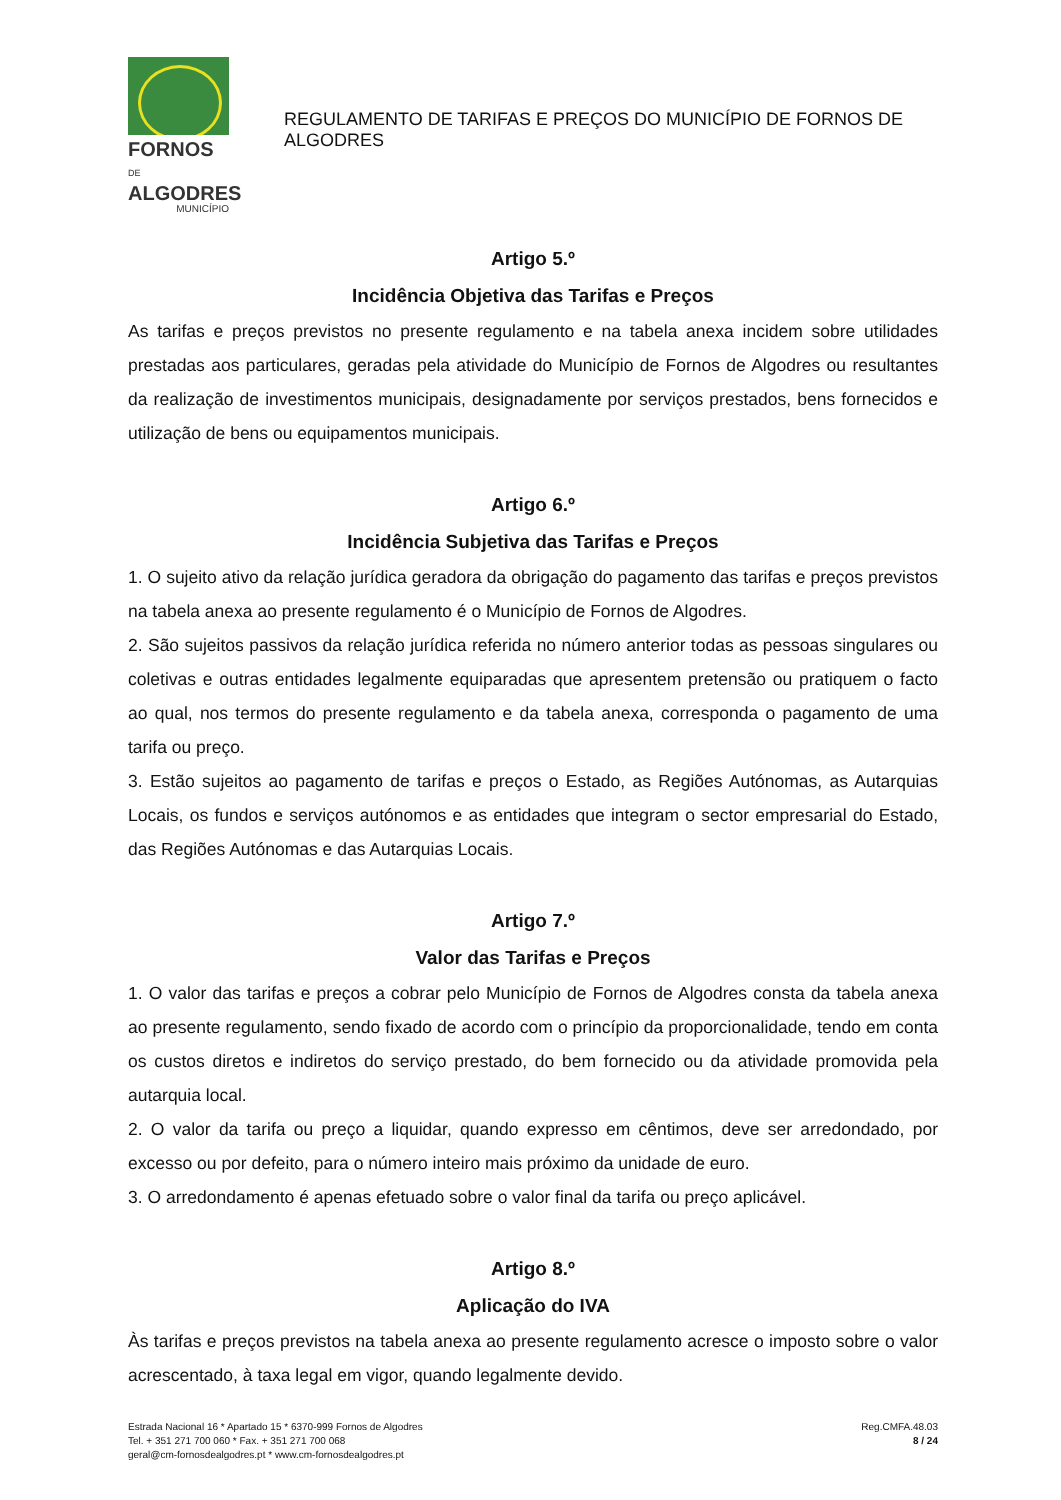FORNOS DE
ALGODRES
MUNICÍPIO
REGULAMENTO DE TARIFAS E PREÇOS DO MUNICÍPIO DE FORNOS DE ALGODRES
Artigo 5.º
Incidência Objetiva das Tarifas e Preços
As tarifas e preços previstos no presente regulamento e na tabela anexa incidem sobre utilidades prestadas aos particulares, geradas pela atividade do Município de Fornos de Algodres ou resultantes da realização de investimentos municipais, designadamente por serviços prestados, bens fornecidos e utilização de bens ou equipamentos municipais.
Artigo 6.º
Incidência Subjetiva das Tarifas e Preços
1. O sujeito ativo da relação jurídica geradora da obrigação do pagamento das tarifas e preços previstos na tabela anexa ao presente regulamento é o Município de Fornos de Algodres.
2. São sujeitos passivos da relação jurídica referida no número anterior todas as pessoas singulares ou coletivas e outras entidades legalmente equiparadas que apresentem pretensão ou pratiquem o facto ao qual, nos termos do presente regulamento e da tabela anexa, corresponda o pagamento de uma tarifa ou preço.
3. Estão sujeitos ao pagamento de tarifas e preços o Estado, as Regiões Autónomas, as Autarquias Locais, os fundos e serviços autónomos e as entidades que integram o sector empresarial do Estado, das Regiões Autónomas e das Autarquias Locais.
Artigo 7.º
Valor das Tarifas e Preços
1. O valor das tarifas e preços a cobrar pelo Município de Fornos de Algodres consta da tabela anexa ao presente regulamento, sendo fixado de acordo com o princípio da proporcionalidade, tendo em conta os custos diretos e indiretos do serviço prestado, do bem fornecido ou da atividade promovida pela autarquia local.
2. O valor da tarifa ou preço a liquidar, quando expresso em cêntimos, deve ser arredondado, por excesso ou por defeito, para o número inteiro mais próximo da unidade de euro.
3. O arredondamento é apenas efetuado sobre o valor final da tarifa ou preço aplicável.
Artigo 8.º
Aplicação do IVA
Às tarifas e preços previstos na tabela anexa ao presente regulamento acresce o imposto sobre o valor acrescentado, à taxa legal em vigor, quando legalmente devido.
Estrada Nacional 16 * Apartado 15 * 6370-999 Fornos de Algodres
Tel. + 351 271 700 060 * Fax. + 351 271 700 068
geral@cm-fornosdealgodres.pt * www.cm-fornosdealgodres.pt
Reg.CMFA.48.03
8 / 24